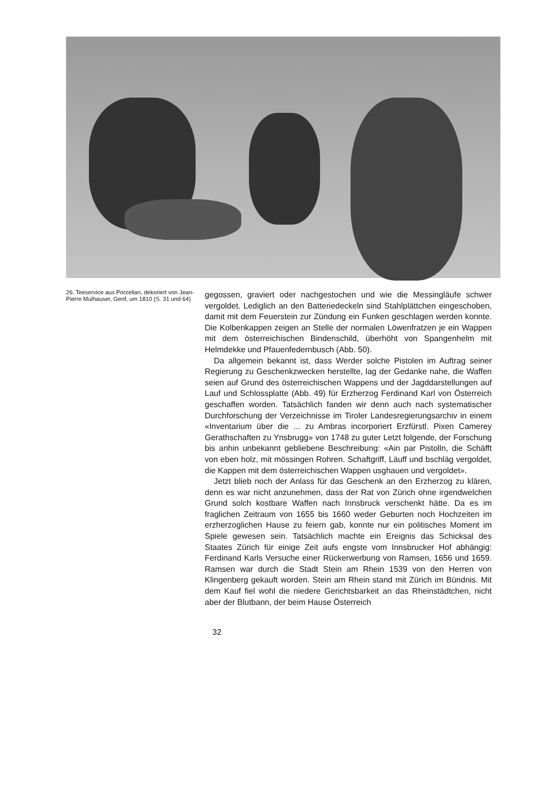26. Teeservice aus Porzellan, dekoriert von Jean-Pierre Mulhauser, Genf, um 1810 (S. 31 und 64)
gegossen, graviert oder nachgestochen und wie die Messingläufe schwer vergoldet. Lediglich an den Batteriedeckeln sind Stahlplättchen eingeschoben, damit mit dem Feuerstein zur Zündung ein Funken geschlagen werden konnte. Die Kolbenkappen zeigen an Stelle der normalen Löwenfratzen je ein Wappen mit dem österreichischen Bindenschild, überhöht von Spangenhelm mit Helmdekke und Pfauenfedernbusch (Abb. 50).
Da allgemein bekannt ist, dass Werder solche Pistolen im Auftrag seiner Regierung zu Geschenkzwecken herstellte, lag der Gedanke nahe, die Waffen seien auf Grund des österreichischen Wappens und der Jagddarstellungen auf Lauf und Schlossplatte (Abb. 49) für Erzherzog Ferdinand Karl von Österreich geschaffen worden. Tatsächlich fanden wir denn auch nach systematischer Durchforschung der Verzeichnisse im Tiroler Landesregierungsarchiv in einem «Inventarium über die ... zu Ambras incorporiert Erzfürstl. Pixen Camerey Gerathschaften zu Ynsbrugg» von 1748 zu guter Letzt folgende, der Forschung bis anhin unbekannt gebliebene Beschreibung: «Ain par Pistolln, die Schäfft von eben holz, mit mössingen Rohren. Schaftgriff, Läuff und bschläg vergoldet, die Kappen mit dem österreichischen Wappen usghauen und vergoldet».
Jetzt blieb noch der Anlass für das Geschenk an den Erzherzog zu klären, denn es war nicht anzunehmen, dass der Rat von Zürich ohne irgendwelchen Grund solch kostbare Waffen nach Innsbruck verschenkt hätte. Da es im fraglichen Zeitraum von 1655 bis 1660 weder Geburten noch Hochzeiten im erzherzoglichen Hause zu feiern gab, konnte nur ein politisches Moment im Spiele gewesen sein. Tatsächlich machte ein Ereignis das Schicksal des Staates Zürich für einige Zeit aufs engste vom Innsbrucker Hof abhängig: Ferdinand Karls Versuche einer Rückerwerbung von Ramsen, 1656 und 1659. Ramsen war durch die Stadt Stein am Rhein 1539 von den Herren von Klingenberg gekauft worden. Stein am Rhein stand mit Zürich im Bündnis. Mit dem Kauf fiel wohl die niedere Gerichtsbarkeit an das Rheinstädtchen, nicht aber der Blutbann, der beim Hause Österreich
32